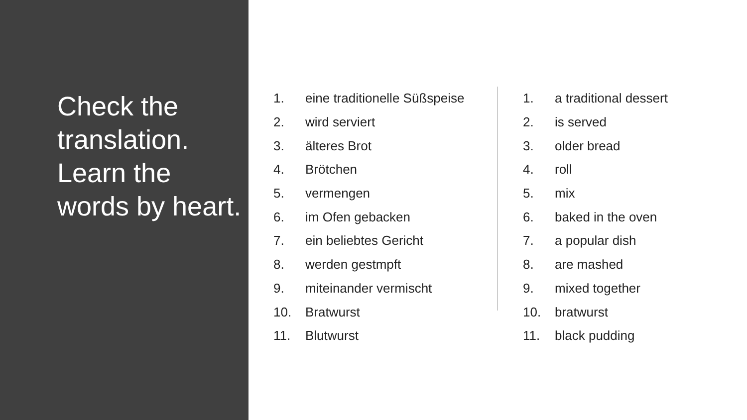Check the translation. Learn the words by heart.
1. eine traditionelle Süßspeise
2. wird serviert
3. älteres Brot
4. Brötchen
5. vermengen
6. im Ofen gebacken
7. ein beliebtes Gericht
8. werden gestmpft
9. miteinander vermischt
10. Bratwurst
11. Blutwurst
1. a traditional dessert
2. is served
3. older bread
4. roll
5. mix
6. baked in the oven
7. a popular dish
8. are mashed
9. mixed together
10. bratwurst
11. black pudding